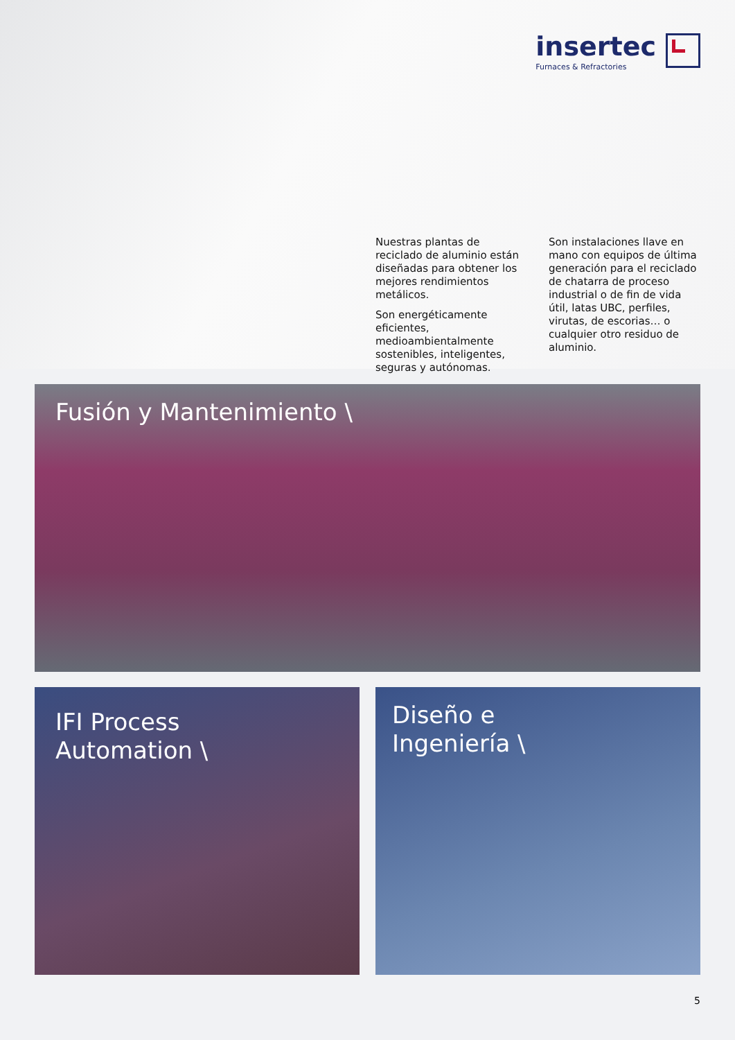insertec
Furnaces & Refractories
Nuestras plantas de reciclado de aluminio están diseñadas para obtener los mejores rendimientos metálicos.
Son energéticamente eficientes, medioambientalmente sostenibles, inteligentes, seguras y autónomas.
Son instalaciones llave en mano con equipos de última generación para el reciclado de chatarra de proceso industrial o de fin de vida útil, latas UBC, perfiles, virutas, de escorias… o cualquier otro residuo de aluminio.
Fusión y Mantenimiento \
IFI Process
Automation \
Diseño e
Ingeniería \
5